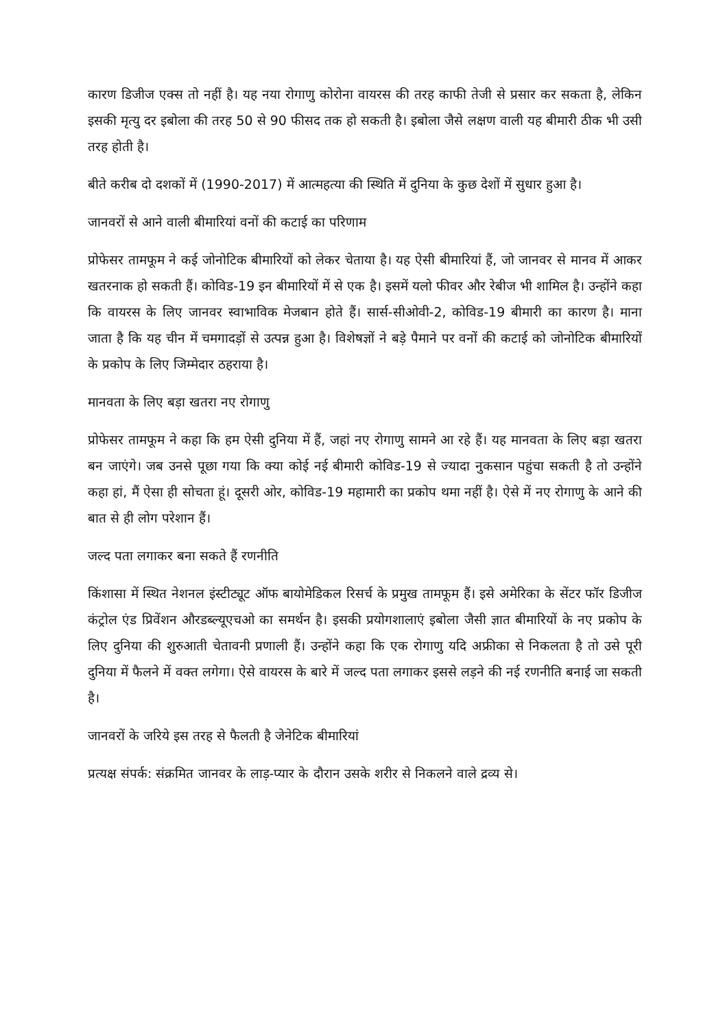कारण डिजीज एक्स तो नहीं है। यह नया रोगाणु कोरोना वायरस की तरह काफी तेजी से प्रसार कर सकता है, लेकिन इसकी मृत्यु दर इबोला की तरह 50 से 90 फीसद तक हो सकती है। इबोला जैसे लक्षण वाली यह बीमारी ठीक भी उसी तरह होती है।
बीते करीब दो दशकों में (1990-2017) में आत्महत्या की स्थिति में दुनिया के कुछ देशों में सुधार हुआ है।
जानवरों से आने वाली बीमारियां वनों की कटाई का परिणाम
प्रोफेसर तामफूम ने कई जोनोटिक बीमारियों को लेकर चेताया है। यह ऐसी बीमारियां हैं, जो जानवर से मानव में आकर खतरनाक हो सकती हैं। कोविड-19 इन बीमारियों में से एक है। इसमें यलो फीवर और रेबीज भी शामिल है। उन्होंने कहा कि वायरस के लिए जानवर स्वाभाविक मेजबान होते हैं। सार्स-सीओवी-2, कोविड-19 बीमारी का कारण है। माना जाता है कि यह चीन में चमगादड़ों से उत्पन्न हुआ है। विशेषज्ञों ने बड़े पैमाने पर वनों की कटाई को जोनोटिक बीमारियों के प्रकोप के लिए जिम्मेदार ठहराया है।
मानवता के लिए बड़ा खतरा नए रोगाणु
प्रोफेसर तामफूम ने कहा कि हम ऐसी दुनिया में हैं, जहां नए रोगाणु सामने आ रहे हैं। यह मानवता के लिए बड़ा खतरा बन जाएंगे। जब उनसे पूछा गया कि क्या कोई नई बीमारी कोविड-19 से ज्यादा नुकसान पहुंचा सकती है तो उन्होंने कहा हां, मैं ऐसा ही सोचता हूं। दूसरी ओर, कोविड-19 महामारी का प्रकोप थमा नहीं है। ऐसे में नए रोगाणु के आने की बात से ही लोग परेशान हैं।
जल्द पता लगाकर बना सकते हैं रणनीति
किंशासा में स्थित नेशनल इंस्टीट्यूट ऑफ बायोमेडिकल रिसर्च के प्रमुख तामफूम हैं। इसे अमेरिका के सेंटर फॉर डिजीज कंट्रोल एंड प्रिवेंशन औरडब्ल्यूएचओ का समर्थन है। इसकी प्रयोगशालाएं इबोला जैसी ज्ञात बीमारियों के नए प्रकोप के लिए दुनिया की शुरुआती चेतावनी प्रणाली हैं। उन्होंने कहा कि एक रोगाणु यदि अफ्रीका से निकलता है तो उसे पूरी दुनिया में फैलने में वक्त लगेगा। ऐसे वायरस के बारे में जल्द पता लगाकर इससे लड़ने की नई रणनीति बनाई जा सकती है।
जानवरों के जरिये इस तरह से फैलती है जेनेटिक बीमारियां
प्रत्यक्ष संपर्क: संक्रमित जानवर के लाड़-प्यार के दौरान उसके शरीर से निकलने वाले द्रव्य से।